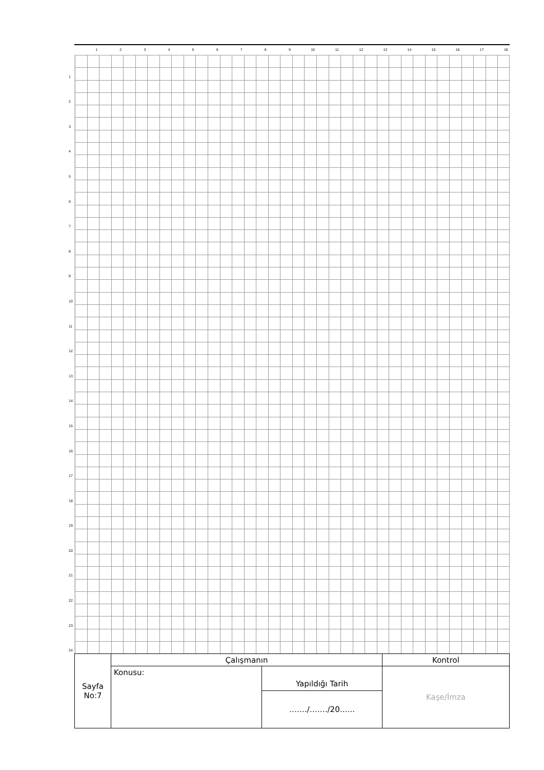1 2 3 4 5 6 7 8 9 10 11 12 13 14 15 16 17 18
1
2
3
4
5
6
7
8
9
10
11
12
13
14
15
16
17
18
19
20
21
22
23
24
| Sayfa No:7 | Çalışmanın | | Kontrol |
| | Konusu: | Yapıldığı Tarih | Kaşe/İmza |
| | | ……./……./20…... | |